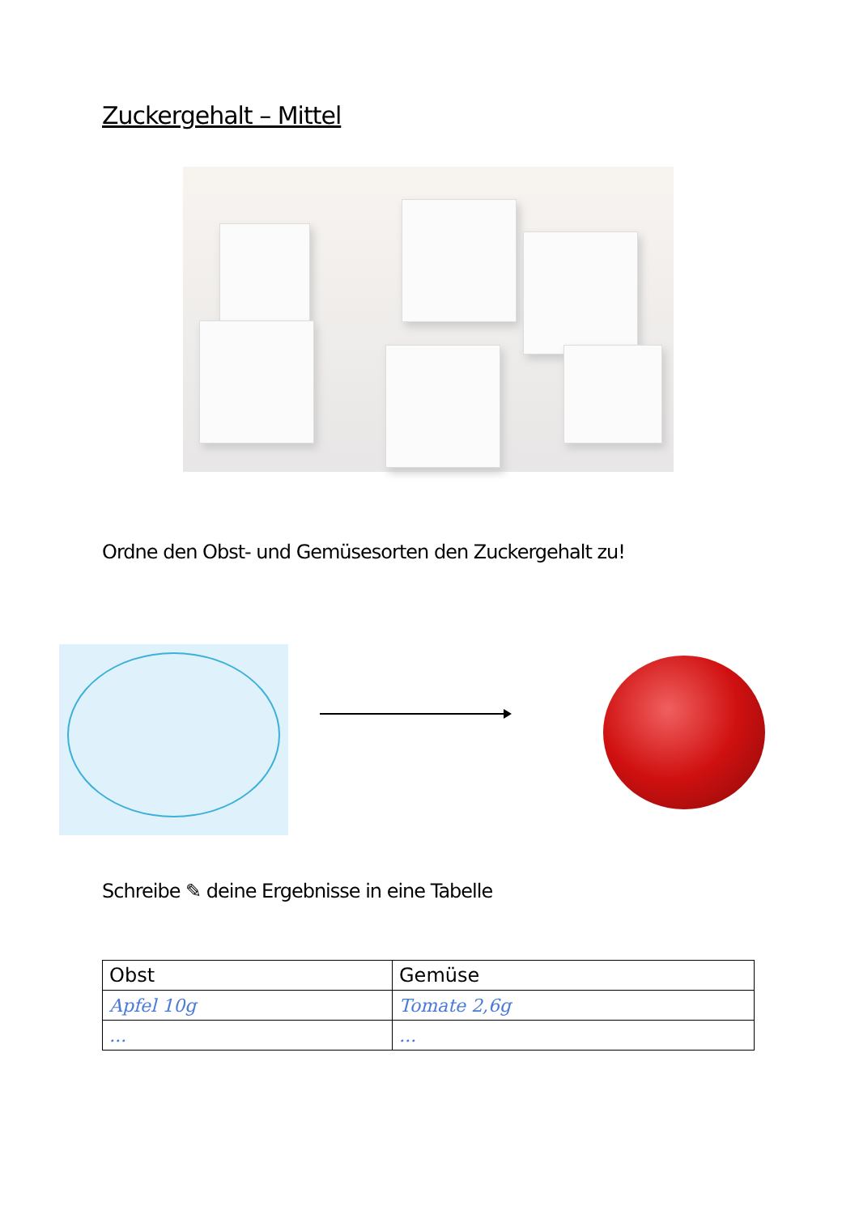Zuckergehalt – Mittel
Ordne den Obst- und Gemüsesorten den Zuckergehalt zu!
Schreibe ✎ deine Ergebnisse in eine Tabelle
| Obst | Gemüse |
| --- | --- |
| Apfel 10g | Tomate 2,6g |
| ... | ... |